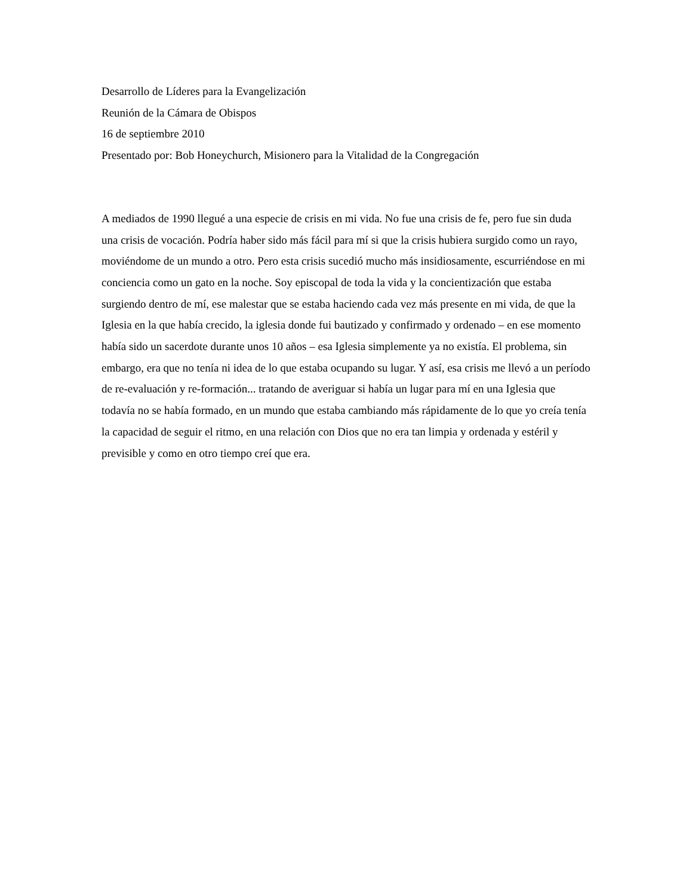Desarrollo de Líderes para la Evangelización
Reunión de la Cámara de Obispos
16 de septiembre 2010
Presentado por: Bob Honeychurch, Misionero para la Vitalidad de la Congregación
A mediados de 1990 llegué a una especie de crisis en mi vida. No fue una crisis de fe, pero fue sin duda una crisis de vocación. Podría haber sido más fácil para mí si que la crisis hubiera surgido como un rayo, moviéndome de un mundo a otro. Pero esta crisis sucedió mucho más insidiosamente, escurriéndose en mi conciencia como un gato en la noche. Soy episcopal de toda la vida y la concientización que estaba surgiendo dentro de mí, ese malestar que se estaba haciendo cada vez más presente en mi vida, de que la Iglesia en la que había crecido, la iglesia donde fui bautizado y confirmado y ordenado – en ese momento había sido un sacerdote durante unos 10 años – esa Iglesia simplemente ya no existía. El problema, sin embargo, era que no tenía ni idea de lo que estaba ocupando su lugar. Y así, esa crisis me llevó a un período de re-evaluación y re-formación... tratando de averiguar si había un lugar para mí en una Iglesia que todavía no se había formado, en un mundo que estaba cambiando más rápidamente de lo que yo creía tenía la capacidad de seguir el ritmo, en una relación con Dios que no era tan limpia y ordenada y estéril y previsible y como en otro tiempo creí que era.